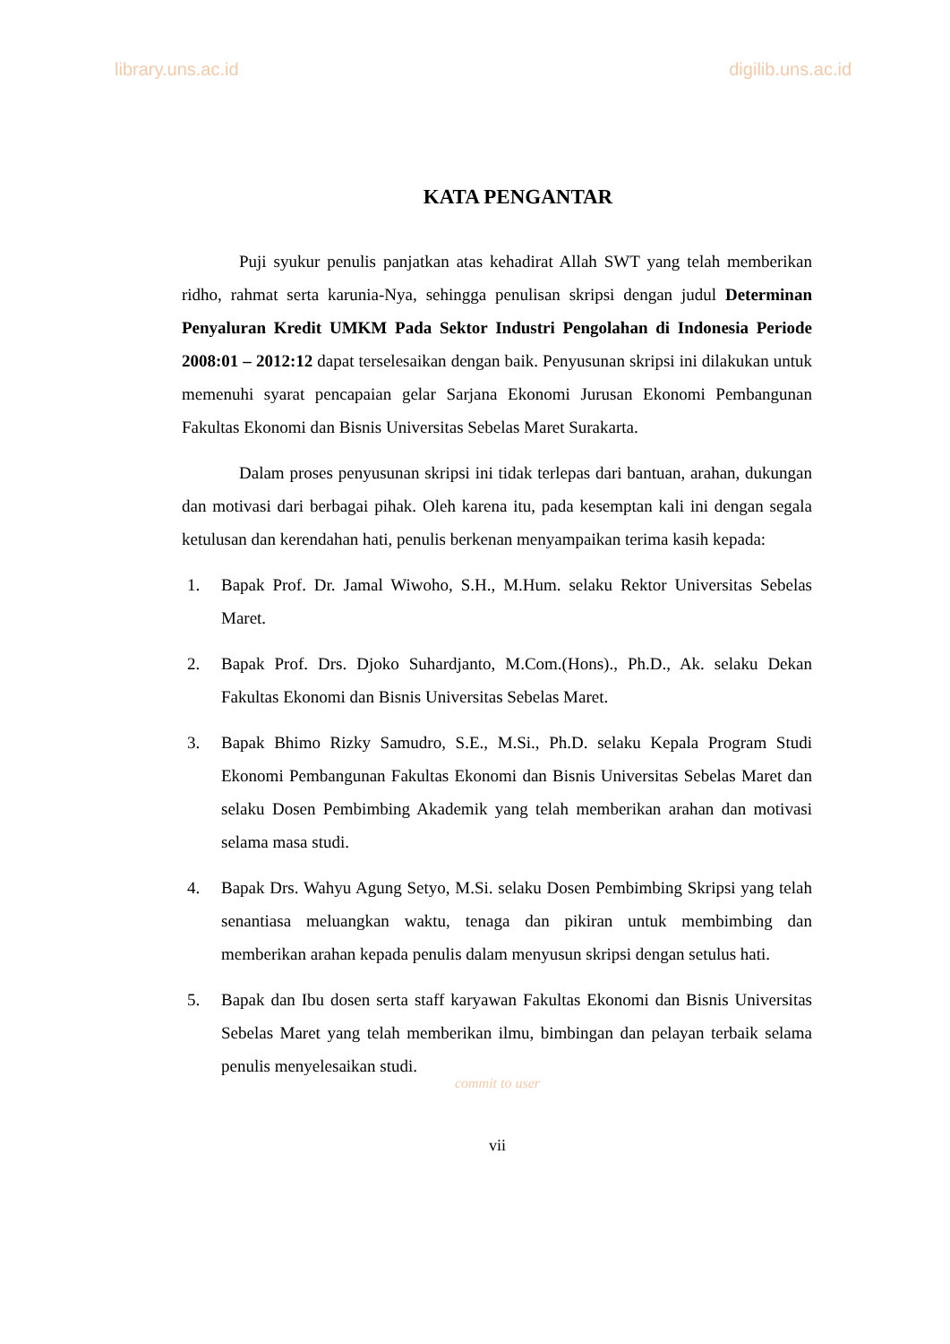library.uns.ac.id digilib.uns.ac.id
KATA PENGANTAR
Puji syukur penulis panjatkan atas kehadirat Allah SWT yang telah memberikan ridho, rahmat serta karunia-Nya, sehingga penulisan skripsi dengan judul Determinan Penyaluran Kredit UMKM Pada Sektor Industri Pengolahan di Indonesia Periode 2008:01 – 2012:12 dapat terselesaikan dengan baik. Penyusunan skripsi ini dilakukan untuk memenuhi syarat pencapaian gelar Sarjana Ekonomi Jurusan Ekonomi Pembangunan Fakultas Ekonomi dan Bisnis Universitas Sebelas Maret Surakarta.
Dalam proses penyusunan skripsi ini tidak terlepas dari bantuan, arahan, dukungan dan motivasi dari berbagai pihak. Oleh karena itu, pada kesemptan kali ini dengan segala ketulusan dan kerendahan hati, penulis berkenan menyampaikan terima kasih kepada:
1. Bapak Prof. Dr. Jamal Wiwoho, S.H., M.Hum. selaku Rektor Universitas Sebelas Maret.
2. Bapak Prof. Drs. Djoko Suhardjanto, M.Com.(Hons)., Ph.D., Ak. selaku Dekan Fakultas Ekonomi dan Bisnis Universitas Sebelas Maret.
3. Bapak Bhimo Rizky Samudro, S.E., M.Si., Ph.D. selaku Kepala Program Studi Ekonomi Pembangunan Fakultas Ekonomi dan Bisnis Universitas Sebelas Maret dan selaku Dosen Pembimbing Akademik yang telah memberikan arahan dan motivasi selama masa studi.
4. Bapak Drs. Wahyu Agung Setyo, M.Si. selaku Dosen Pembimbing Skripsi yang telah senantiasa meluangkan waktu, tenaga dan pikiran untuk membimbing dan memberikan arahan kepada penulis dalam menyusun skripsi dengan setulus hati.
5. Bapak dan Ibu dosen serta staff karyawan Fakultas Ekonomi dan Bisnis Universitas Sebelas Maret yang telah memberikan ilmu, bimbingan dan pelayan terbaik selama penulis menyelesaikan studi.
commit to user
vii